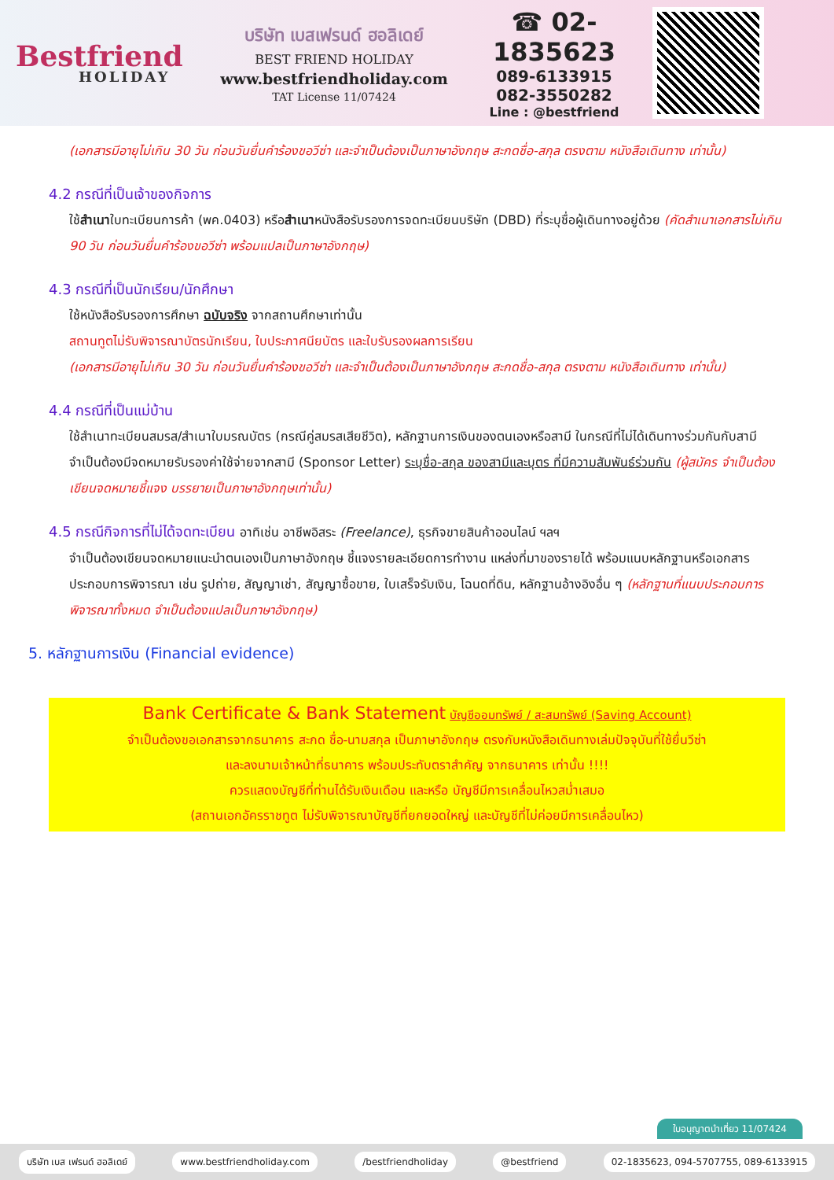Bestfriend
HOLIDAY
บริษัท เบสเฟรนด์ ฮอลิเดย์
BEST FRIEND HOLIDAY
www.bestfriendholiday.com
TAT License 11/07424
☎ 02-1835623
089-6133915
082-3550282
Line : @bestfriend
(เอกสารมีอายุไม่เกิน 30 วัน ก่อนวันยื่นคำร้องขอวีซ่า และจำเป็นต้องเป็นภาษาอังกฤษ สะกดชื่อ-สกุล ตรงตาม หนังสือเดินทาง เท่านั้น)
4.2 กรณีที่เป็นเจ้าของกิจการ
ใช้สำเนาใบทะเบียนการค้า (พค.0403) หรือสำเนาหนังสือรับรองการจดทะเบียนบริษัท (DBD) ที่ระบุชื่อผู้เดินทางอยู่ด้วย (คัดสำเนาเอกสารไม่เกิน 90 วัน ก่อนวันยื่นคำร้องขอวีซ่า พร้อมแปลเป็นภาษาอังกฤษ)
4.3 กรณีที่เป็นนักเรียน/นักศึกษา
ใช้หนังสือรับรองการศึกษา ฉบับจริง จากสถานศึกษาเท่านั้น
สถานทูตไม่รับพิจารณาบัตรนักเรียน, ใบประกาศนียบัตร และใบรับรองผลการเรียน
(เอกสารมีอายุไม่เกิน 30 วัน ก่อนวันยื่นคำร้องขอวีซ่า และจำเป็นต้องเป็นภาษาอังกฤษ สะกดชื่อ-สกุล ตรงตาม หนังสือเดินทาง เท่านั้น)
4.4 กรณีที่เป็นแม่บ้าน
ใช้สำเนาทะเบียนสมรส/สำเนาใบมรณบัตร (กรณีคู่สมรสเสียชีวิต), หลักฐานการเงินของตนเองหรือสามี ในกรณีที่ไม่ได้เดินทางร่วมกันกับสามี จำเป็นต้องมีจดหมายรับรองค่าใช้จ่ายจากสามี (Sponsor Letter) ระบุชื่อ-สกุล ของสามีและบุตร ที่มีความสัมพันธ์ร่วมกัน (ผู้สมัคร จำเป็นต้องเขียนจดหมายชี้แจง บรรยายเป็นภาษาอังกฤษเท่านั้น)
4.5 กรณีกิจการที่ไม่ได้จดทะเบียน อาทิเช่น อาชีพอิสระ (Freelance), ธุรกิจขายสินค้าออนไลน์ ฯลฯ
จำเป็นต้องเขียนจดหมายแนะนำตนเองเป็นภาษาอังกฤษ ชี้แจงรายละเอียดการทำงาน แหล่งที่มาของรายได้ พร้อมแนบหลักฐานหรือเอกสารประกอบการพิจารณา เช่น รูปถ่าย, สัญญาเช่า, สัญญาซื้อขาย, ใบเสร็จรับเงิน, โฉนดที่ดิน, หลักฐานอ้างอิงอื่น ๆ (หลักฐานที่แนบประกอบการพิจารณาทั้งหมด จำเป็นต้องแปลเป็นภาษาอังกฤษ)
5. หลักฐานการเงิน (Financial evidence)
Bank Certificate & Bank Statement บัญชีออมทรัพย์ / สะสมทรัพย์ (Saving Account)
จำเป็นต้องขอเอกสารจากธนาคาร สะกด ชื่อ-นามสกุล เป็นภาษาอังกฤษ ตรงกับหนังสือเดินทางเล่มปัจจุบันที่ใช้ยื่นวีซ่า
และลงนามเจ้าหน้าที่ธนาคาร พร้อมประทับตราสำคัญ จากธนาคาร เท่านั้น !!!!
ควรแสดงบัญชีที่ท่านได้รับเงินเดือน และหรือ บัญชีมีการเคลื่อนไหวสม่ำเสมอ
(สถานเอกอัครราชทูต ไม่รับพิจารณาบัญชีที่ยกยอดใหญ่ และบัญชีที่ไม่ค่อยมีการเคลื่อนไหว)
ใบอนุญาตนำเที่ยว 11/07424
บริษัท เบส เฟรนด์ ฮอลิเดย์ www.bestfriendholiday.com /bestfriendholiday @bestfriend 02-1835623, 094-5707755, 089-6133915